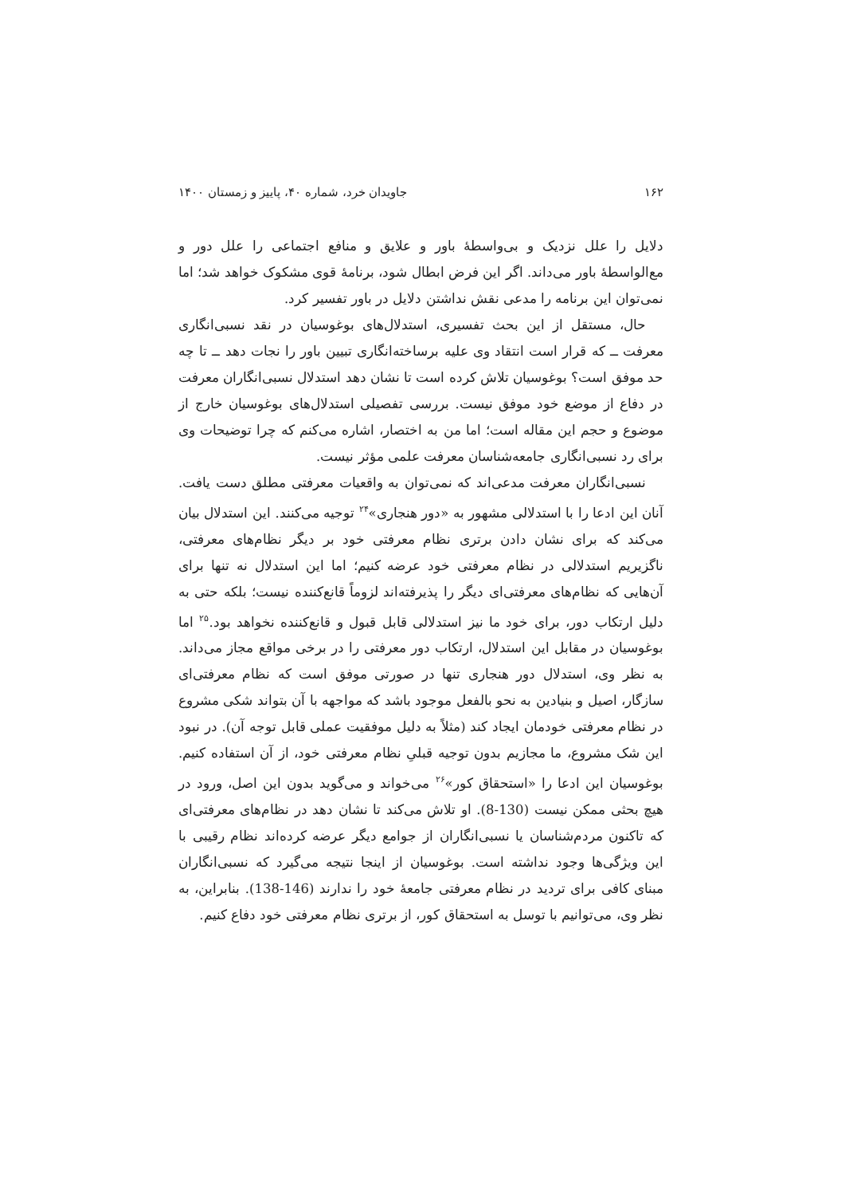۱۶۲ جاویدان خرد، شماره ۴۰، پاییز و زمستان ۱۴۰۰
دلایل را علل نزدیک و بی‌واسطۀ باور و علایق و منافع اجتماعی را علل دور و مع‌الواسطۀ باور می‌داند. اگر این فرض ابطال شود، برنامۀ قوی مشکوک خواهد شد؛ اما نمی‌توان این برنامه را مدعی نقش نداشتن دلایل در باور تفسیر کرد.
حال، مستقل از این بحث تفسیری، استدلال‌های بوغوسیان در نقد نسبی‌انگاری معرفت ــ که قرار است انتقاد وی علیه برساخته‌انگاری تبیین باور را نجات دهد ــ تا چه حد موفق است؟ بوغوسیان تلاش کرده است تا نشان دهد استدلال نسبی‌انگاران معرفت در دفاع از موضع خود موفق نیست. بررسی تفصیلی استدلال‌های بوغوسیان خارج از موضوع و حجم این مقاله است؛ اما من به اختصار، اشاره می‌کنم که چرا توضیحات وی برای رد نسبی‌انگاری جامعه‌شناسان معرفت علمی مؤثر نیست.
نسبی‌انگاران معرفت مدعی‌اند که نمی‌توان به واقعیات معرفتی مطلق دست یافت. آنان این ادعا را با استدلالی مشهور به «دور هنجاری»<sup>۲۴</sup> توجیه می‌کنند. این استدلال بیان می‌کند که برای نشان دادن برتری نظام معرفتی خود بر دیگر نظام‌های معرفتی، ناگزیریم استدلالی در نظام معرفتی خود عرضه کنیم؛ اما این استدلال نه تنها برای آن‌هایی که نظام‌های معرفتی‌ای دیگر را پذیرفته‌اند لزوماً قانع‌کننده نیست؛ بلکه حتی به دلیل ارتکاب دور، برای خود ما نیز استدلالی قابل قبول و قانع‌کننده نخواهد بود.<sup>۲۵</sup> اما بوغوسیان در مقابل این استدلال، ارتکاب دور معرفتی را در برخی مواقع مجاز می‌داند. به نظر وی، استدلال دور هنجاری تنها در صورتی موفق است که نظام معرفتی‌ای سازگار، اصیل و بنیادین به نحو بالفعل موجود باشد که مواجهه با آن بتواند شکی مشروع در نظام معرفتی خودمان ایجاد کند (مثلاً به دلیل موفقیت عملی قابل توجه آن). در نبود این شک مشروع، ما مجازیم بدون توجیه قبلیِ نظام معرفتی خود، از آن استفاده کنیم. بوغوسیان این ادعا را «استحقاق کور»<sup>۲۶</sup> می‌خواند و می‌گوید بدون این اصل، ورود در هیچ بحثی ممکن نیست (130-8). او تلاش می‌کند تا نشان دهد در نظام‌های معرفتی‌ای که تاکنون مردم‌شناسان یا نسبی‌انگاران از جوامع دیگر عرضه کرده‌اند نظام رقیبی با این ویژگی‌ها وجود نداشته است. بوغوسیان از اینجا نتیجه می‌گیرد که نسبی‌انگاران مبنای کافی برای تردید در نظام معرفتی جامعۀ خود را ندارند (146-138). بنابراین، به نظر وی، می‌توانیم با توسل به استحقاق کور، از برتری نظام معرفتی خود دفاع کنیم.